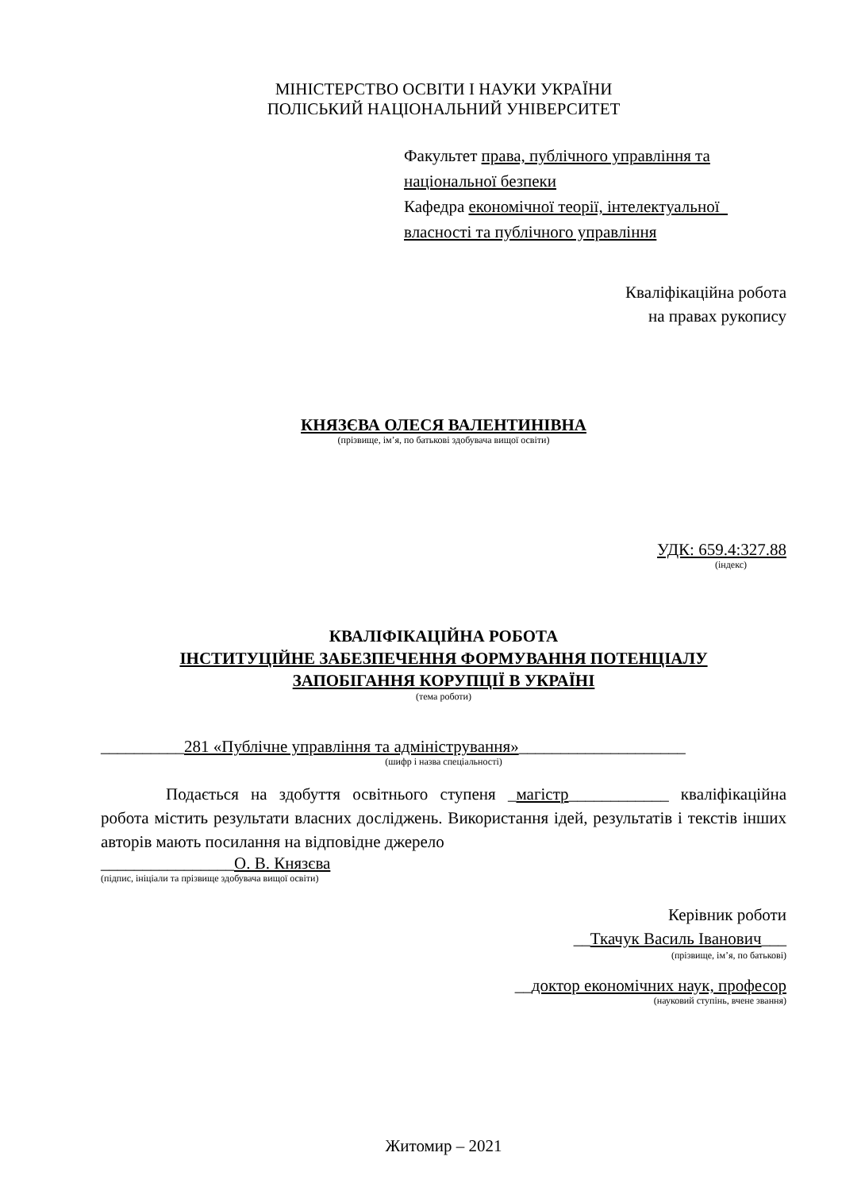МІНІСТЕРСТВО ОСВІТИ І НАУКИ УКРАЇНИ
ПОЛІСЬКИЙ НАЦІОНАЛЬНИЙ УНІВЕРСИТЕТ
Факультет права, публічного управління та національної безпеки
Кафедра економічної теорії, інтелектуальної власності та публічного управління
Кваліфікаційна робота
на правах рукопису
КНЯЗЄВА ОЛЕСЯ ВАЛЕНТИНІВНА
(прізвище, ім’я, по батькові здобувача вищої освіти)
УДК: 659.4:327.88
(індекс)
КВАЛІФІКАЦІЙНА РОБОТА
ІНСТИТУЦІЙНЕ ЗАБЕЗПЕЧЕННЯ ФОРМУВАННЯ ПОТЕНЦІАЛУ
ЗАПОБІГАННЯ КОРУПЦІЇ В УКРАЇНІ
(тема роботи)
__________281 «Публічне управління та адміністрування»____________________
(шифр і назва спеціальності)
Подається на здобуття освітнього ступеня _магістр____________ кваліфікаційна робота містить результати власних досліджень. Використання ідей, результатів і текстів інших авторів мають посилання на відповідне джерело
________________О. В. Князєва
(підпис, ініціали та прізвище здобувача вищої освіти)
Керівник роботи
__Ткачук Василь Іванович___
(прізвище, ім’я, по батькові)
__доктор економічних наук, професор
(науковий ступінь, вчене звання)
Житомир – 2021